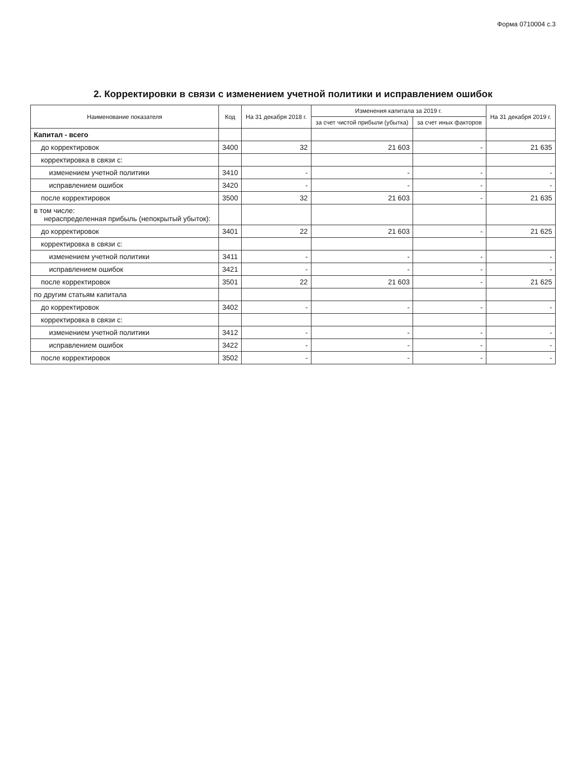Форма 0710004 с.3
2. Корректировки в связи с изменением учетной политики и исправлением ошибок
| Наименование показателя | Код | На 31 декабря 2018 г. | Изменения капитала за 2019 г. | | На 31 декабря 2019 г. |
| --- | --- | --- | --- | --- | --- |
| | | | за счет чистой прибыли (убытка) | за счет иных факторов | |
| Капитал - всего | | | | | |
| до корректировок | 3400 | 32 | 21 603 | - | 21 635 |
| корректировка в связи с: | | | | | |
| изменением учетной политики | 3410 | - | - | - | - |
| исправлением ошибок | 3420 | - | - | - | - |
| после корректировок | 3500 | 32 | 21 603 | - | 21 635 |
| в том числе: нераспределенная прибыль (непокрытый убыток): | | | | | |
| до корректировок | 3401 | 22 | 21 603 | - | 21 625 |
| корректировка в связи с: | | | | | |
| изменением учетной политики | 3411 | - | - | - | - |
| исправлением ошибок | 3421 | - | - | - | - |
| после корректировок | 3501 | 22 | 21 603 | - | 21 625 |
| по другим статьям капитала | | | | | |
| до корректировок | 3402 | - | - | - | - |
| корректировка в связи с: | | | | | |
| изменением учетной политики | 3412 | - | - | - | - |
| исправлением ошибок | 3422 | - | - | - | - |
| после корректировок | 3502 | - | - | - | - |